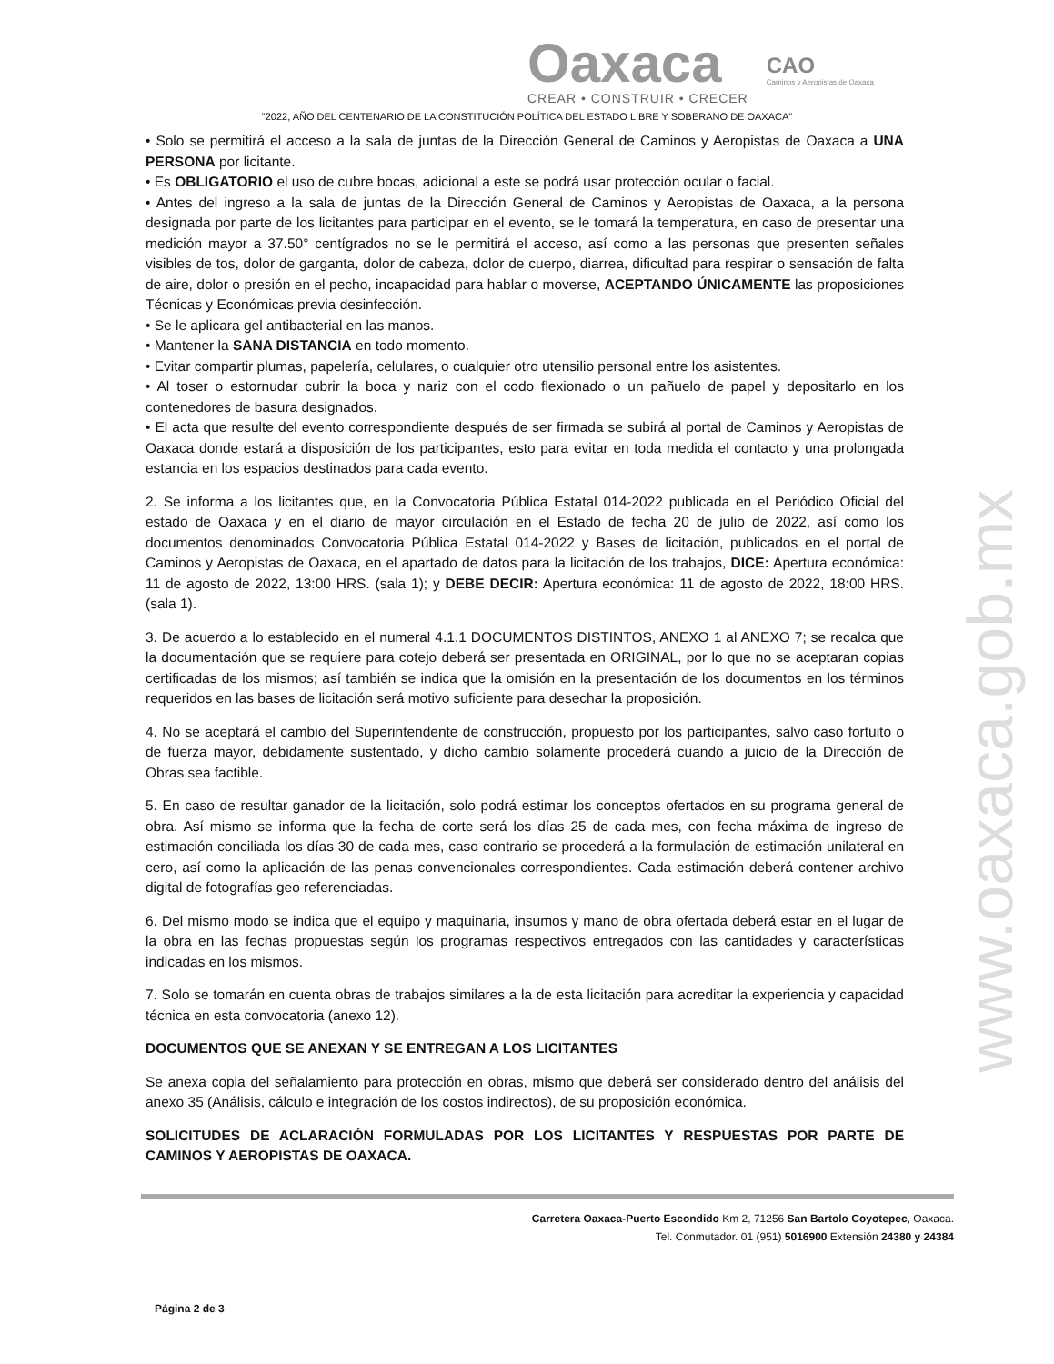Oaxaca
CREAR • CONSTRUIR • CRECER
CAO
Caminos y Aeropistas de Oaxaca
"2022, AÑO DEL CENTENARIO DE LA CONSTITUCIÓN POLÍTICA DEL ESTADO LIBRE Y SOBERANO DE OAXACA"
www.oaxaca.gob.mx
• Solo se permitirá el acceso a la sala de juntas de la Dirección General de Caminos y Aeropistas de Oaxaca a UNA PERSONA por licitante.
• Es OBLIGATORIO el uso de cubre bocas, adicional a este se podrá usar protección ocular o facial.
• Antes del ingreso a la sala de juntas de la Dirección General de Caminos y Aeropistas de Oaxaca, a la persona designada por parte de los licitantes para participar en el evento, se le tomará la temperatura, en caso de presentar una medición mayor a 37.50° centígrados no se le permitirá el acceso, así como a las personas que presenten señales visibles de tos, dolor de garganta, dolor de cabeza, dolor de cuerpo, diarrea, dificultad para respirar o sensación de falta de aire, dolor o presión en el pecho, incapacidad para hablar o moverse, ACEPTANDO ÚNICAMENTE las proposiciones Técnicas y Económicas previa desinfección.
• Se le aplicara gel antibacterial en las manos.
• Mantener la SANA DISTANCIA en todo momento.
• Evitar compartir plumas, papelería, celulares, o cualquier otro utensilio personal entre los asistentes.
• Al toser o estornudar cubrir la boca y nariz con el codo flexionado o un pañuelo de papel y depositarlo en los contenedores de basura designados.
• El acta que resulte del evento correspondiente después de ser firmada se subirá al portal de Caminos y Aeropistas de Oaxaca donde estará a disposición de los participantes, esto para evitar en toda medida el contacto y una prolongada estancia en los espacios destinados para cada evento.
2. Se informa a los licitantes que, en la Convocatoria Pública Estatal 014-2022 publicada en el Periódico Oficial del estado de Oaxaca y en el diario de mayor circulación en el Estado de fecha 20 de julio de 2022, así como los documentos denominados Convocatoria Pública Estatal 014-2022 y Bases de licitación, publicados en el portal de Caminos y Aeropistas de Oaxaca, en el apartado de datos para la licitación de los trabajos, DICE: Apertura económica: 11 de agosto de 2022, 13:00 HRS. (sala 1); y DEBE DECIR: Apertura económica: 11 de agosto de 2022, 18:00 HRS. (sala 1).
3. De acuerdo a lo establecido en el numeral 4.1.1 DOCUMENTOS DISTINTOS, ANEXO 1 al ANEXO 7; se recalca que la documentación que se requiere para cotejo deberá ser presentada en ORIGINAL, por lo que no se aceptaran copias certificadas de los mismos; así también se indica que la omisión en la presentación de los documentos en los términos requeridos en las bases de licitación será motivo suficiente para desechar la proposición.
4. No se aceptará el cambio del Superintendente de construcción, propuesto por los participantes, salvo caso fortuito o de fuerza mayor, debidamente sustentado, y dicho cambio solamente procederá cuando a juicio de la Dirección de Obras sea factible.
5. En caso de resultar ganador de la licitación, solo podrá estimar los conceptos ofertados en su programa general de obra. Así mismo se informa que la fecha de corte será los días 25 de cada mes, con fecha máxima de ingreso de estimación conciliada los días 30 de cada mes, caso contrario se procederá a la formulación de estimación unilateral en cero, así como la aplicación de las penas convencionales correspondientes. Cada estimación deberá contener archivo digital de fotografías geo referenciadas.
6. Del mismo modo se indica que el equipo y maquinaria, insumos y mano de obra ofertada deberá estar en el lugar de la obra en las fechas propuestas según los programas respectivos entregados con las cantidades y características indicadas en los mismos.
7. Solo se tomarán en cuenta obras de trabajos similares a la de esta licitación para acreditar la experiencia y capacidad técnica en esta convocatoria (anexo 12).
DOCUMENTOS QUE SE ANEXAN Y SE ENTREGAN A LOS LICITANTES
Se anexa copia del señalamiento para protección en obras, mismo que deberá ser considerado dentro del análisis del anexo 35 (Análisis, cálculo e integración de los costos indirectos), de su proposición económica.
SOLICITUDES DE ACLARACIÓN FORMULADAS POR LOS LICITANTES Y RESPUESTAS POR PARTE DE CAMINOS Y AEROPISTAS DE OAXACA.
Carretera Oaxaca-Puerto Escondido Km 2, 71256 San Bartolo Coyotepec, Oaxaca.
Tel. Conmutador. 01 (951) 5016900 Extensión 24380 y 24384
Página 2 de 3